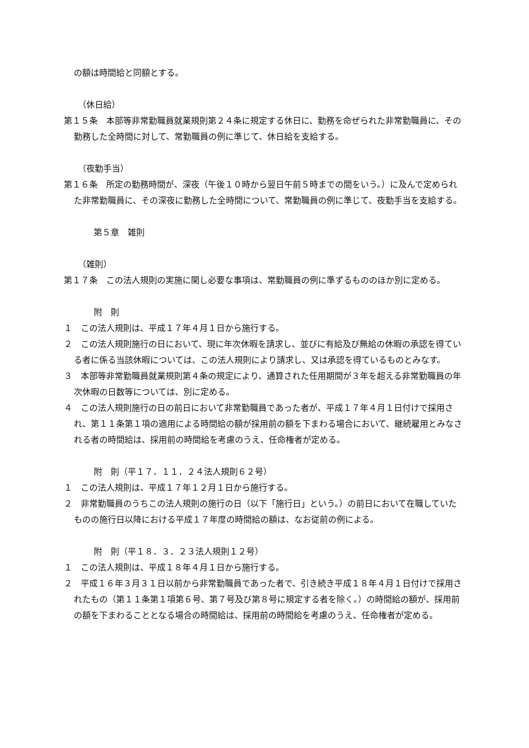の額は時間給と同額とする。
（休日給）
第１５条　本部等非常勤職員就業規則第２４条に規定する休日に、勤務を命ぜられた非常勤職員に、その勤務した全時間に対して、常勤職員の例に準じて、休日給を支給する。
（夜勤手当）
第１６条　所定の勤務時間が、深夜（午後１０時から翌日午前５時までの間をいう。）に及んで定められた非常勤職員に、その深夜に勤務した全時間について、常勤職員の例に準じて、夜勤手当を支給する。
第５章　雑則
（雑則）
第１７条　この法人規則の実施に関し必要な事項は、常勤職員の例に準ずるもののほか別に定める。
附　則
１　この法人規則は、平成１７年４月１日から施行する。
２　この法人規則施行の日において、現に年次休暇を請求し、並びに有給及び無給の休暇の承認を得ている者に係る当該休暇については、この法人規則により請求し、又は承認を得ているものとみなす。
３　本部等非常勤職員就業規則第４条の規定により、通算された任用期間が３年を超える非常勤職員の年次休暇の日数等については、別に定める。
４　この法人規則施行の日の前日において非常勤職員であった者が、平成１７年４月１日付けで採用され、第１１条第１項の適用による時間給の額が採用前の額を下まわる場合において、継続雇用とみなされる者の時間給は、採用前の時間給を考慮のうえ、任命権者が定める。
附　則（平１７．１１．２４法人規則６２号）
１　この法人規則は、平成１７年１２月１日から施行する。
２　非常勤職員のうちこの法人規則の施行の日（以下「施行日」という。）の前日において在職していたものの施行日以降における平成１７年度の時間給の額は、なお従前の例による。
附　則（平１８．３．２３法人規則１２号）
１　この法人規則は、平成１８年４月１日から施行する。
２　平成１６年３月３１日以前から非常勤職員であった者で、引き続き平成１８年４月１日付けで採用されたもの（第１１条第１項第６号、第７号及び第８号に規定する者を除く。）の時間給の額が、採用前の額を下まわることとなる場合の時間給は、採用前の時間給を考慮のうえ、任命権者が定める。